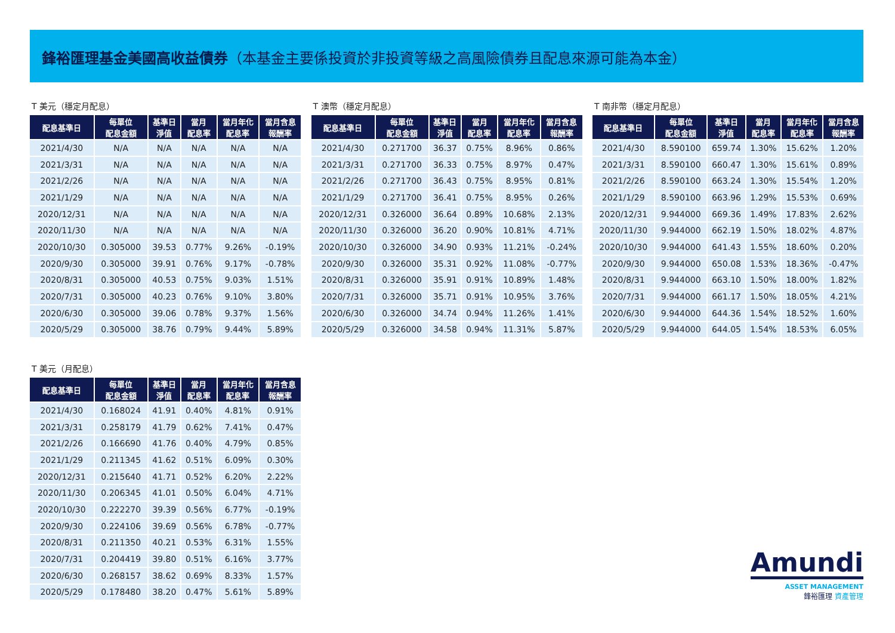鋒裕匯理基金美國高收益債券（本基金主要係投資於非投資等級之高風險債券且配息來源可能為本金）
T 美元（穩定月配息）
| 配息基準日 | 每單位 配息金額 | 基準日 淨值 | 當月 配息率 | 當月年化 配息率 | 當月含息 報酬率 |
| --- | --- | --- | --- | --- | --- |
| 2021/4/30 | N/A | N/A | N/A | N/A | N/A |
| 2021/3/31 | N/A | N/A | N/A | N/A | N/A |
| 2021/2/26 | N/A | N/A | N/A | N/A | N/A |
| 2021/1/29 | N/A | N/A | N/A | N/A | N/A |
| 2020/12/31 | N/A | N/A | N/A | N/A | N/A |
| 2020/11/30 | N/A | N/A | N/A | N/A | N/A |
| 2020/10/30 | 0.305000 | 39.53 | 0.77% | 9.26% | -0.19% |
| 2020/9/30 | 0.305000 | 39.91 | 0.76% | 9.17% | -0.78% |
| 2020/8/31 | 0.305000 | 40.53 | 0.75% | 9.03% | 1.51% |
| 2020/7/31 | 0.305000 | 40.23 | 0.76% | 9.10% | 3.80% |
| 2020/6/30 | 0.305000 | 39.06 | 0.78% | 9.37% | 1.56% |
| 2020/5/29 | 0.305000 | 38.76 | 0.79% | 9.44% | 5.89% |
T 澳幣（穩定月配息）
| 配息基準日 | 每單位 配息金額 | 基準日 淨值 | 當月 配息率 | 當月年化 配息率 | 當月含息 報酬率 |
| --- | --- | --- | --- | --- | --- |
| 2021/4/30 | 0.271700 | 36.37 | 0.75% | 8.96% | 0.86% |
| 2021/3/31 | 0.271700 | 36.33 | 0.75% | 8.97% | 0.47% |
| 2021/2/26 | 0.271700 | 36.43 | 0.75% | 8.95% | 0.81% |
| 2021/1/29 | 0.271700 | 36.41 | 0.75% | 8.95% | 0.26% |
| 2020/12/31 | 0.326000 | 36.64 | 0.89% | 10.68% | 2.13% |
| 2020/11/30 | 0.326000 | 36.20 | 0.90% | 10.81% | 4.71% |
| 2020/10/30 | 0.326000 | 34.90 | 0.93% | 11.21% | -0.24% |
| 2020/9/30 | 0.326000 | 35.31 | 0.92% | 11.08% | -0.77% |
| 2020/8/31 | 0.326000 | 35.91 | 0.91% | 10.89% | 1.48% |
| 2020/7/31 | 0.326000 | 35.71 | 0.91% | 10.95% | 3.76% |
| 2020/6/30 | 0.326000 | 34.74 | 0.94% | 11.26% | 1.41% |
| 2020/5/29 | 0.326000 | 34.58 | 0.94% | 11.31% | 5.87% |
T 南非幣（穩定月配息）
| 配息基準日 | 每單位 配息金額 | 基準日 淨值 | 當月 配息率 | 當月年化 配息率 | 當月含息 報酬率 |
| --- | --- | --- | --- | --- | --- |
| 2021/4/30 | 8.590100 | 659.74 | 1.30% | 15.62% | 1.20% |
| 2021/3/31 | 8.590100 | 660.47 | 1.30% | 15.61% | 0.89% |
| 2021/2/26 | 8.590100 | 663.24 | 1.30% | 15.54% | 1.20% |
| 2021/1/29 | 8.590100 | 663.96 | 1.29% | 15.53% | 0.69% |
| 2020/12/31 | 9.944000 | 669.36 | 1.49% | 17.83% | 2.62% |
| 2020/11/30 | 9.944000 | 662.19 | 1.50% | 18.02% | 4.87% |
| 2020/10/30 | 9.944000 | 641.43 | 1.55% | 18.60% | 0.20% |
| 2020/9/30 | 9.944000 | 650.08 | 1.53% | 18.36% | -0.47% |
| 2020/8/31 | 9.944000 | 663.10 | 1.50% | 18.00% | 1.82% |
| 2020/7/31 | 9.944000 | 661.17 | 1.50% | 18.05% | 4.21% |
| 2020/6/30 | 9.944000 | 644.36 | 1.54% | 18.52% | 1.60% |
| 2020/5/29 | 9.944000 | 644.05 | 1.54% | 18.53% | 6.05% |
T 美元（月配息）
| 配息基準日 | 每單位 配息金額 | 基準日 淨值 | 當月 配息率 | 當月年化 配息率 | 當月含息 報酬率 |
| --- | --- | --- | --- | --- | --- |
| 2021/4/30 | 0.168024 | 41.91 | 0.40% | 4.81% | 0.91% |
| 2021/3/31 | 0.258179 | 41.79 | 0.62% | 7.41% | 0.47% |
| 2021/2/26 | 0.166690 | 41.76 | 0.40% | 4.79% | 0.85% |
| 2021/1/29 | 0.211345 | 41.62 | 0.51% | 6.09% | 0.30% |
| 2020/12/31 | 0.215640 | 41.71 | 0.52% | 6.20% | 2.22% |
| 2020/11/30 | 0.206345 | 41.01 | 0.50% | 6.04% | 4.71% |
| 2020/10/30 | 0.222270 | 39.39 | 0.56% | 6.77% | -0.19% |
| 2020/9/30 | 0.224106 | 39.69 | 0.56% | 6.78% | -0.77% |
| 2020/8/31 | 0.211350 | 40.21 | 0.53% | 6.31% | 1.55% |
| 2020/7/31 | 0.204419 | 39.80 | 0.51% | 6.16% | 3.77% |
| 2020/6/30 | 0.268157 | 38.62 | 0.69% | 8.33% | 1.57% |
| 2020/5/29 | 0.178480 | 38.20 | 0.47% | 5.61% | 5.89% |
Amundi
ASSET MANAGEMENT
鋒裕匯理 資產管理